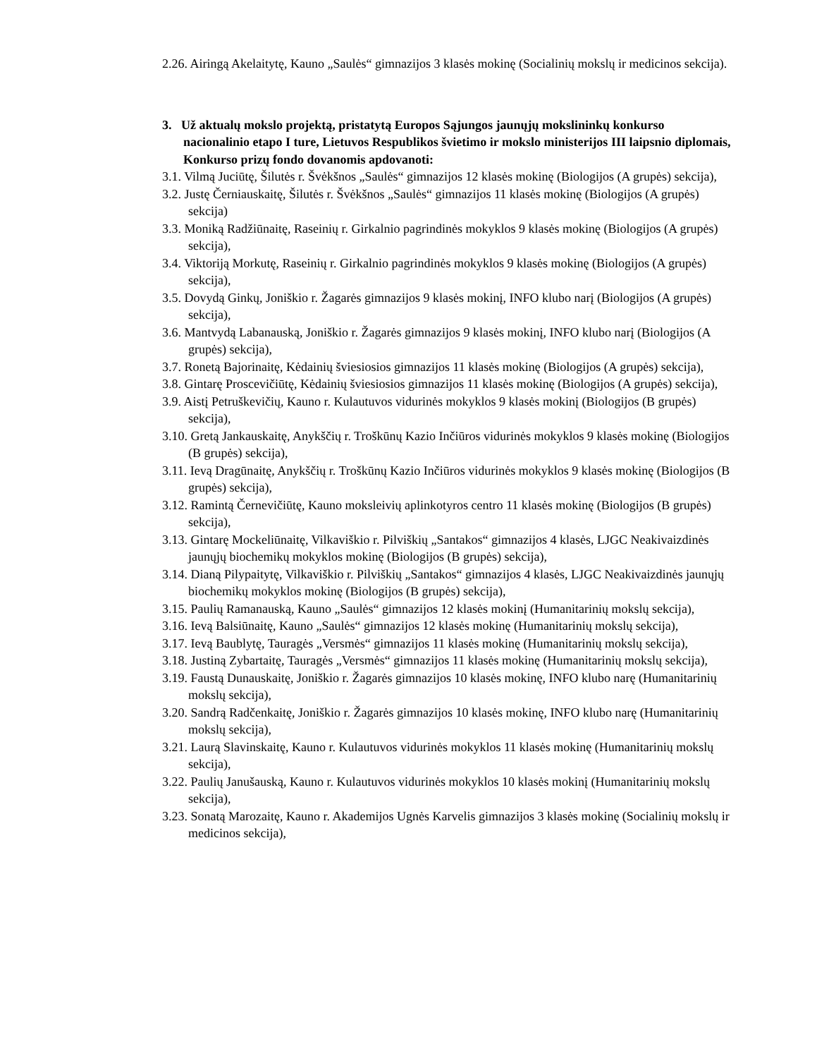2.26. Airingą Akelaitytę, Kauno „Saulės“ gimnazijos 3 klasės mokinę (Socialinių mokslų ir medicinos sekcija).
3. Už aktualų mokslo projektą, pristatytą Europos Sąjungos jaunųjų mokslininkų konkurso nacionalinio etapo I ture, Lietuvos Respublikos švietimo ir mokslo ministerijos III laipsnio diplomais, Konkurso prizų fondo dovanomis apdovanoti:
3.1. Vilmą Juciūtę, Šilutės r. Švėkšnos „Saulės“ gimnazijos 12 klasės mokinę (Biologijos (A grupės) sekcija),
3.2. Justę Černiauskaitę, Šilutės r. Švėkšnos „Saulės“ gimnazijos 11 klasės mokinę (Biologijos (A grupės) sekcija)
3.3. Moniką Radžiūnaitę, Raseinių r. Girkalnio pagrindinės mokyklos 9 klasės mokinę (Biologijos (A grupės) sekcija),
3.4. Viktoriją Morkutę, Raseinių r. Girkalnio pagrindinės mokyklos 9 klasės mokinę (Biologijos (A grupės) sekcija),
3.5. Dovydą Ginkų, Joniškio r. Žagarės gimnazijos 9 klasės mokinį, INFO klubo narį (Biologijos (A grupės) sekcija),
3.6. Mantvydą Labanauską, Joniškio r. Žagarės gimnazijos 9 klasės mokinį, INFO klubo narį (Biologijos (A grupės) sekcija),
3.7. Ronetą Bajorinaitę, Kėdainių šviesiosios gimnazijos 11 klasės mokinę (Biologijos (A grupės) sekcija),
3.8. Gintarę Proscevičiūtę, Kėdainių šviesiosios gimnazijos 11 klasės mokinę (Biologijos (A grupės) sekcija),
3.9. Aistį Petruškevičių, Kauno r. Kulautuvos vidurinės mokyklos 9 klasės mokinį (Biologijos (B grupės) sekcija),
3.10. Gretą Jankauskaitę, Anykščių r. Troškūnų Kazio Inčiūros vidurinės mokyklos 9 klasės mokinę (Biologijos (B grupės) sekcija),
3.11. Ievą Dragūnaitę, Anykščių r. Troškūnų Kazio Inčiūros vidurinės mokyklos 9 klasės mokinę (Biologijos (B grupės) sekcija),
3.12. Ramintą Černevičiūtę, Kauno moksleivių aplinkotyros centro 11 klasės mokinę (Biologijos (B grupės) sekcija),
3.13. Gintarę Mockeliūnaitę, Vilkaviškio r. Pilviškių „Santakos“ gimnazijos 4 klasės, LJGC Neakivaizdinės jaunųjų biochemikų mokyklos mokinę (Biologijos (B grupės) sekcija),
3.14. Dianą Pilypaitytę, Vilkaviškio r. Pilviškių „Santakos“ gimnazijos 4 klasės, LJGC Neakivaizdinės jaunųjų biochemikų mokyklos mokinę (Biologijos (B grupės) sekcija),
3.15. Paulių Ramanauską, Kauno „Saulės“ gimnazijos 12 klasės mokinį (Humanitarinių mokslų sekcija),
3.16. Ievą Balsiūnaitę, Kauno „Saulės“ gimnazijos 12 klasės mokinę (Humanitarinių mokslų sekcija),
3.17. Ievą Baublytę, Tauragės „Versmės“ gimnazijos 11 klasės mokinę (Humanitarinių mokslų sekcija),
3.18. Justiną Zybartaitę, Tauragės „Versmės“ gimnazijos 11 klasės mokinę (Humanitarinių mokslų sekcija),
3.19. Faustą Dunauskaitę, Joniškio r. Žagarės gimnazijos 10 klasės mokinę, INFO klubo narę (Humanitarinių mokslų sekcija),
3.20. Sandrą Radčenkaitę, Joniškio r. Žagarės gimnazijos 10 klasės mokinę, INFO klubo narę (Humanitarinių mokslų sekcija),
3.21. Laurą Slavinskaitę, Kauno r. Kulautuvos vidurinės mokyklos 11 klasės mokinę (Humanitarinių mokslų sekcija),
3.22. Paulių Janušauską, Kauno r. Kulautuvos vidurinės mokyklos 10 klasės mokinį (Humanitarinių mokslų sekcija),
3.23. Sonatą Marozaitę, Kauno r. Akademijos Ugnės Karvelis gimnazijos 3 klasės mokinę (Socialinių mokslų ir medicinos sekcija),